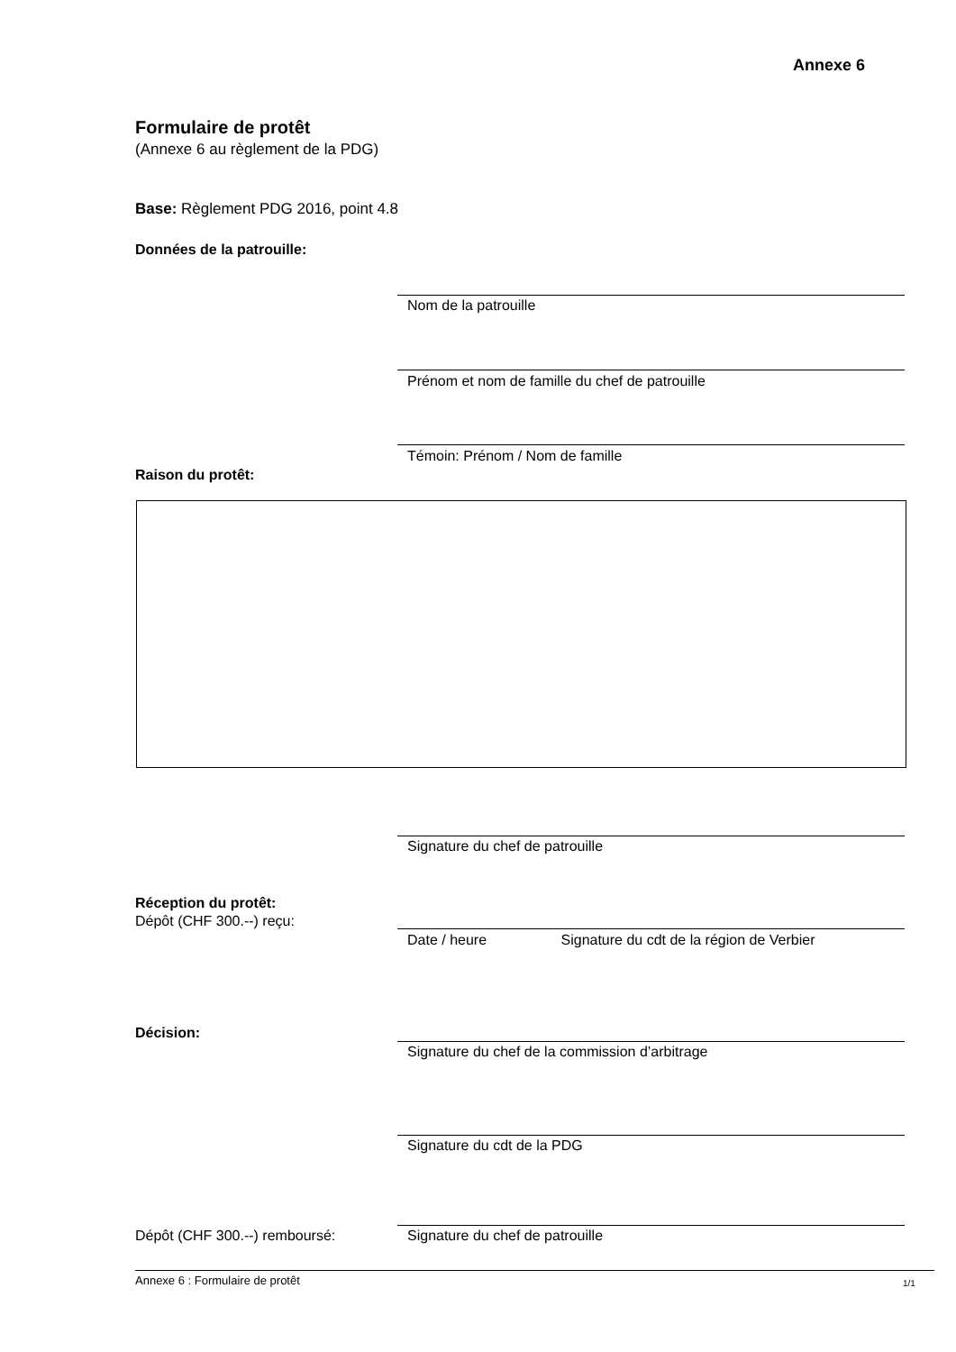Annexe 6
Formulaire de protêt
(Annexe 6 au règlement de la PDG)
Base: Règlement PDG 2016, point 4.8
Données de la patrouille:
Nom de la patrouille
Prénom et nom de famille du chef de patrouille
Témoin: Prénom / Nom de famille
Raison du protêt:
Signature du chef de patrouille
Réception du protêt:
Dépôt (CHF 300.--) reçu:
Date / heure Signature du cdt de la région de Verbier
Décision:
Signature du chef de la commission d’arbitrage
Signature du cdt de la PDG
Dépôt (CHF 300.--) remboursé:
Signature du chef de patrouille
Annexe 6 : Formulaire de protêt
1/1